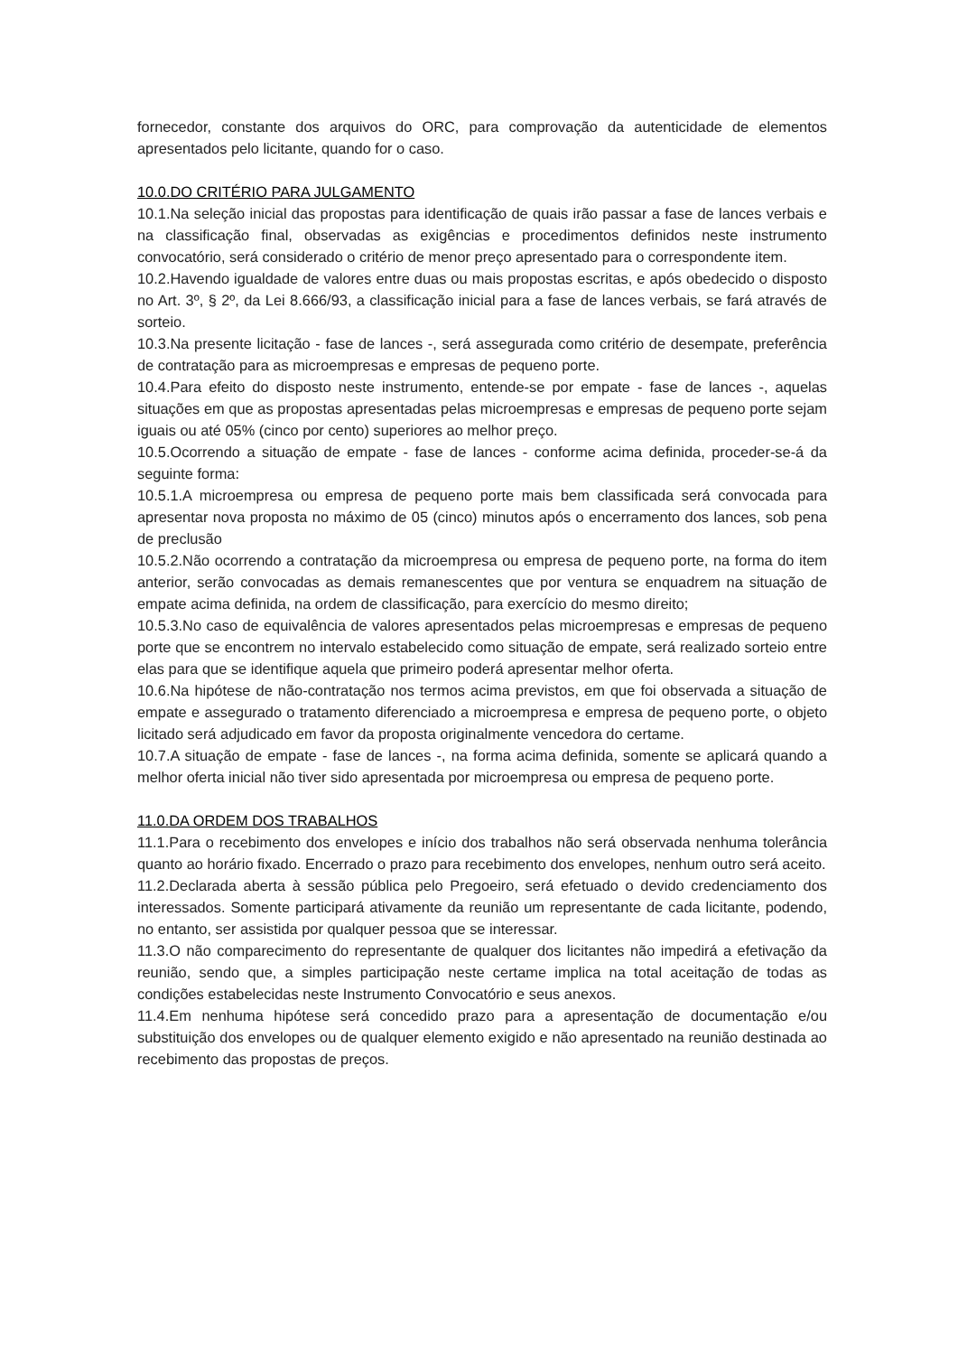fornecedor, constante dos arquivos do ORC, para comprovação da autenticidade de elementos apresentados pelo licitante, quando for o caso.
10.0.DO CRITÉRIO PARA JULGAMENTO
10.1.Na seleção inicial das propostas para identificação de quais irão passar a fase de lances verbais e na classificação final, observadas as exigências e procedimentos definidos neste instrumento convocatório, será considerado o critério de menor preço apresentado para o correspondente item.
10.2.Havendo igualdade de valores entre duas ou mais propostas escritas, e após obedecido o disposto no Art. 3º, § 2º, da Lei 8.666/93, a classificação inicial para a fase de lances verbais, se fará através de sorteio.
10.3.Na presente licitação - fase de lances -, será assegurada como critério de desempate, preferência de contratação para as microempresas e empresas de pequeno porte.
10.4.Para efeito do disposto neste instrumento, entende-se por empate - fase de lances -, aquelas situações em que as propostas apresentadas pelas microempresas e empresas de pequeno porte sejam iguais ou até 05% (cinco por cento) superiores ao melhor preço.
10.5.Ocorrendo a situação de empate - fase de lances - conforme acima definida, proceder-se-á da seguinte forma:
10.5.1.A microempresa ou empresa de pequeno porte mais bem classificada será convocada para apresentar nova proposta no máximo de 05 (cinco) minutos após o encerramento dos lances, sob pena de preclusão
10.5.2.Não ocorrendo a contratação da microempresa ou empresa de pequeno porte, na forma do item anterior, serão convocadas as demais remanescentes que por ventura se enquadrem na situação de empate acima definida, na ordem de classificação, para exercício do mesmo direito;
10.5.3.No caso de equivalência de valores apresentados pelas microempresas e empresas de pequeno porte que se encontrem no intervalo estabelecido como situação de empate, será realizado sorteio entre elas para que se identifique aquela que primeiro poderá apresentar melhor oferta.
10.6.Na hipótese de não-contratação nos termos acima previstos, em que foi observada a situação de empate e assegurado o tratamento diferenciado a microempresa e empresa de pequeno porte, o objeto licitado será adjudicado em favor da proposta originalmente vencedora do certame.
10.7.A situação de empate - fase de lances -, na forma acima definida, somente se aplicará quando a melhor oferta inicial não tiver sido apresentada por microempresa ou empresa de pequeno porte.
11.0.DA ORDEM DOS TRABALHOS
11.1.Para o recebimento dos envelopes e início dos trabalhos não será observada nenhuma tolerância quanto ao horário fixado. Encerrado o prazo para recebimento dos envelopes, nenhum outro será aceito.
11.2.Declarada aberta à sessão pública pelo Pregoeiro, será efetuado o devido credenciamento dos interessados. Somente participará ativamente da reunião um representante de cada licitante, podendo, no entanto, ser assistida por qualquer pessoa que se interessar.
11.3.O não comparecimento do representante de qualquer dos licitantes não impedirá a efetivação da reunião, sendo que, a simples participação neste certame implica na total aceitação de todas as condições estabelecidas neste Instrumento Convocatório e seus anexos.
11.4.Em nenhuma hipótese será concedido prazo para a apresentação de documentação e/ou substituição dos envelopes ou de qualquer elemento exigido e não apresentado na reunião destinada ao recebimento das propostas de preços.